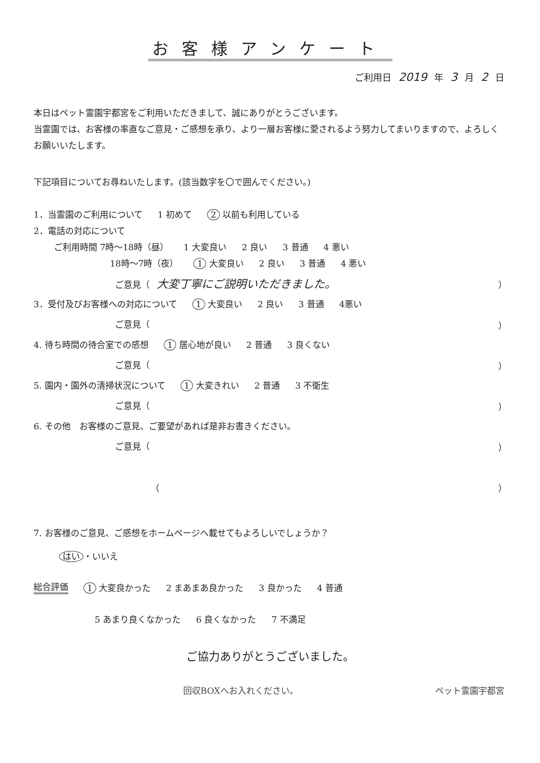お客様アンケート
ご利用日 2019 年 3 月 2 日
本日はペット霊園宇都宮をご利用いただきまして、誠にありがとうございます。
当霊園では、お客様の率直なご意見・ご感想を承り、より一層お客様に愛されるよう努力してまいりますので、よろしくお願いいたします。
下記項目についてお尋ねいたします。(該当数字を〇で囲んでください。)
1．当霊園のご利用について 1 初めて 2 以前も利用している
2．電話の対応について
ご利用時間 7時～18時（昼） 1 大変良い 2 良い 3 普通 4 悪い
18時～7時（夜） 1 大変良い 2 良い 3 普通 4 悪い
ご意見（ 大変丁寧にご説明いただきました。 ）
3．受付及びお客様への対応について 1 大変良い 2 良い 3 普通 4悪い
ご意見（ ）
4. 待ち時間の待合室での感想 1 居心地が良い 2 普通 3 良くない
ご意見（ ）
5. 園内・園外の清掃状況について 1 大変きれい 2 普通 3 不衛生
ご意見（ ）
6. その他　お客様のご意見、ご要望があれば是非お書きください。
ご意見（ ）
（ ）
7. お客様のご意見、ご感想をホームページへ載せてもよろしいでしょうか？
はい ・いいえ
総合評価 1 大変良かった 2 まあまあ良かった 3 良かった 4 普通
5 あまり良くなかった 6 良くなかった 7 不満足
ご協力ありがとうございました。
回収BOXへお入れください。 ペット霊園宇都宮